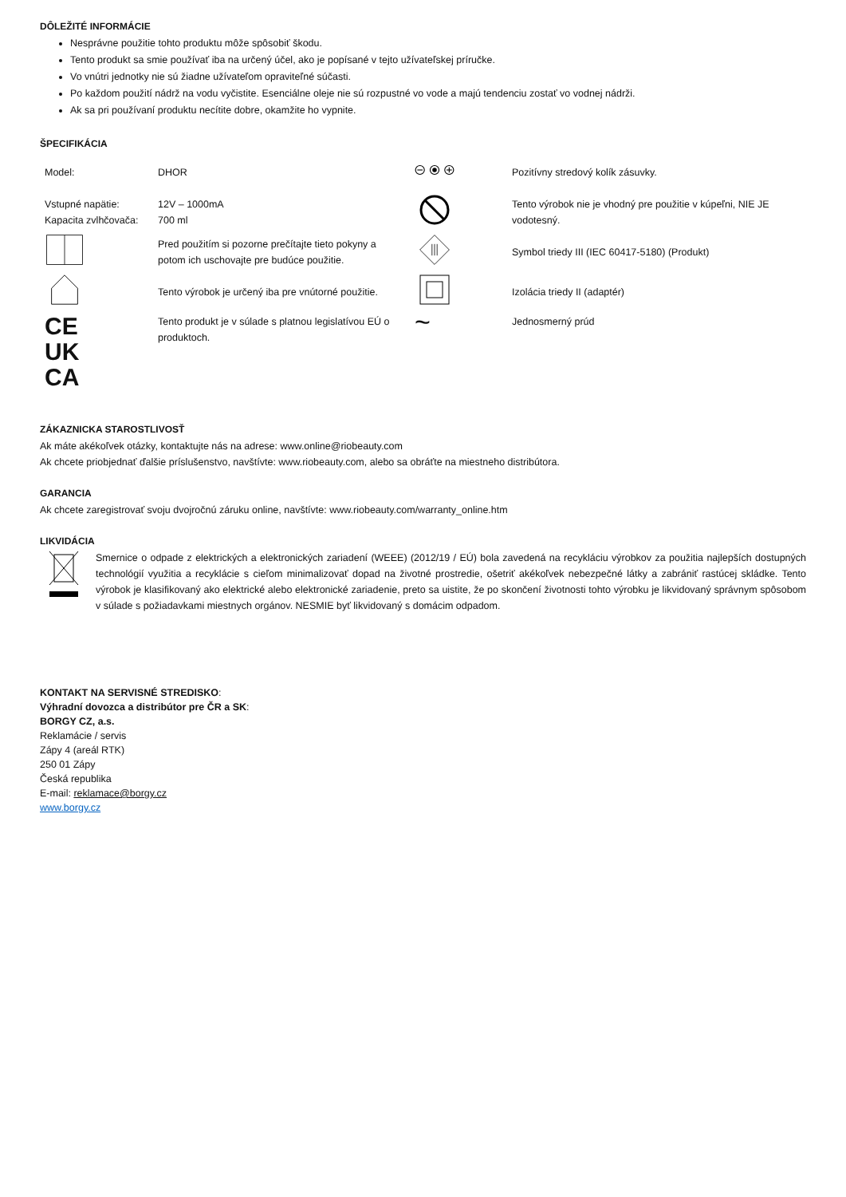DÔLEŽITÉ INFORMÁCIE
Nesprávne použitie tohto produktu môže spôsobiť škodu.
Tento produkt sa smie používať iba na určený účel, ako je popísané v tejto užívateľskej príručke.
Vo vnútri jednotky nie sú žiadne užívateľom opraviteľné súčasti.
Po každom použití nádrž na vodu vyčistite. Esenciálne oleje nie sú rozpustné vo vode a majú tendenciu zostať vo vodnej nádrži.
Ak sa pri používaní produktu necítite dobre, okamžite ho vypnite.
ŠPECIFIKÁCIA
| Model: | DHOR | | Pozitívny stredový kolík zásuvky. |
| Vstupné napätie: Kapacita zvlhčovača: | 12V – 1000mA 700 ml | | Tento výrobok nie je vhodný pre použitie v kúpeľni, NIE JE vodotesný. |
| | Pred použitím si pozorne prečítajte tieto pokyny a potom ich uschovajte pre budúce použitie. | | Symbol triedy III (IEC 60417-5180) (Produkt) |
| | Tento výrobok je určený iba pre vnútorné použitie. | | Izolácia triedy II (adaptér) |
| CE UK CA | Tento produkt je v súlade s platnou legislatívou EÚ o produktoch. | ~ | Jednosmerný prúd |
ZÁKAZNICKA STAROSTLIVOSŤ
Ak máte akékoľvek otázky, kontaktujte nás na adrese: www.online@riobeauty.com
Ak chcete priobjednať ďalšie príslušenstvo, navštívte: www.riobeauty.com, alebo sa obráťte na miestneho distribútora.
GARANCIA
Ak chcete zaregistrovať svoju dvojročnú záruku online, navštívte: www.riobeauty.com/warranty_online.htm
LIKVIDÁCIA
Smernice o odpade z elektrických a elektronických zariadení (WEEE) (2012/19 / EÚ) bola zavedená na recykláciu výrobkov za použitia najlepších dostupných technológií využitia a recyklácie s cieľom minimalizovať dopad na životné prostredie, ošetriť akékoľvek nebezpečné látky a zabrániť rastúcej skládke. Tento výrobok je klasifikovaný ako elektrické alebo elektronické zariadenie, preto sa uistite, že po skončení životnosti tohto výrobku je likvidovaný správnym spôsobom v súlade s požiadavkami miestnych orgánov. NESMIE byť likvidovaný s domácim odpadom.
KONTAKT NA SERVISNÉ STREDISKO:
Výhradní dovozca a distribútor pre ČR a SK:
BORGY CZ, a.s.
Reklamácie / servis
Zápy 4 (areál RTK)
250 01 Zápy
Česká republika
E-mail: reklamace@borgy.cz
www.borgy.cz